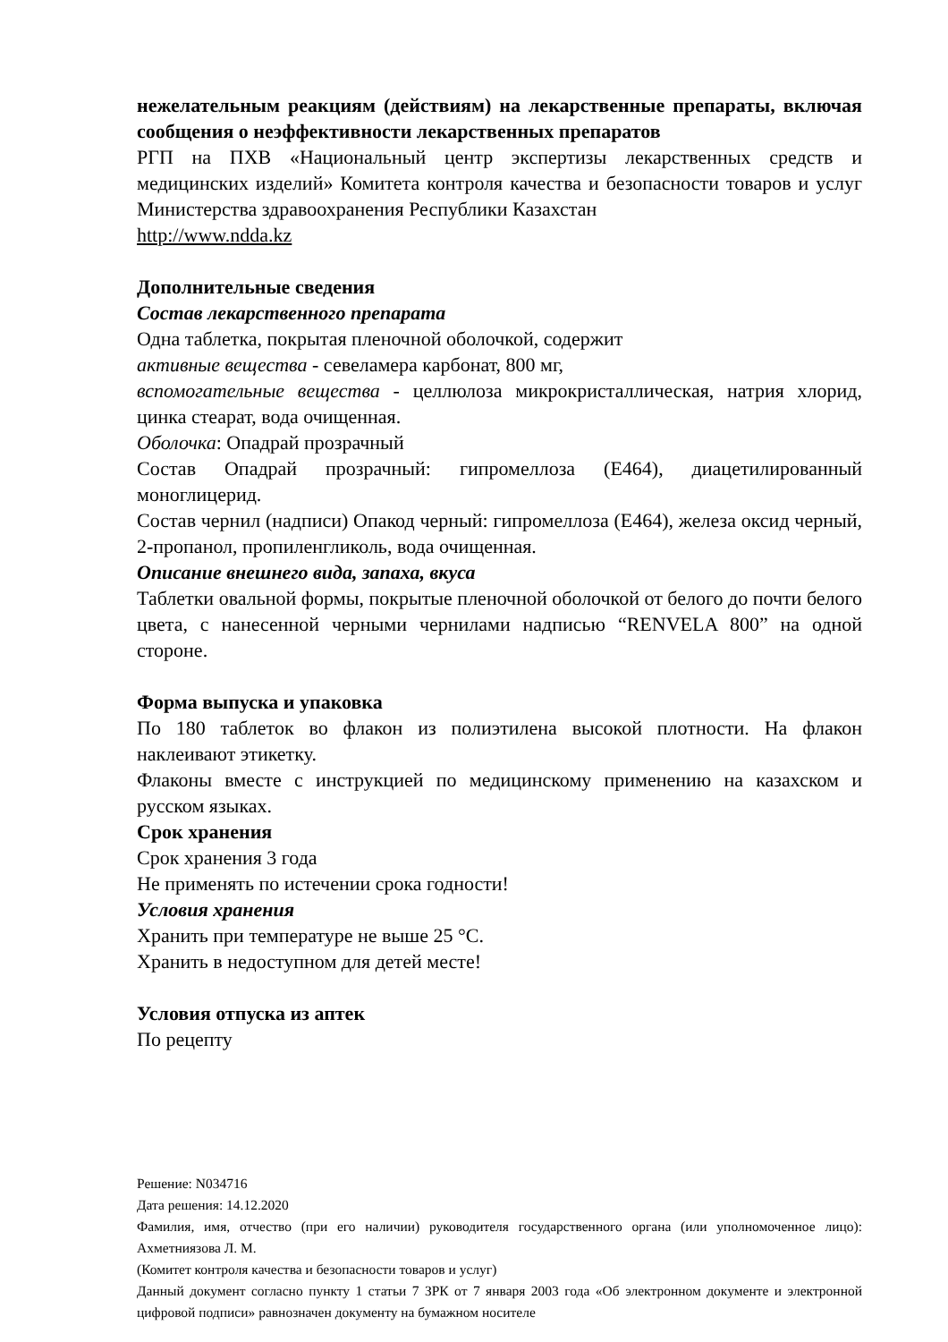нежелательным реакциям (действиям) на лекарственные препараты, включая сообщения о неэффективности лекарственных препаратов
РГП на ПХВ «Национальный центр экспертизы лекарственных средств и медицинских изделий» Комитета контроля качества и безопасности товаров и услуг Министерства здравоохранения Республики Казахстан
http://www.ndda.kz
Дополнительные сведения
Состав лекарственного препарата
Одна таблетка, покрытая пленочной оболочкой, содержит
активные вещества - севеламера карбонат, 800 мг,
вспомогательные вещества - целлюлоза микрокристаллическая, натрия хлорид, цинка стеарат, вода очищенная.
Оболочка: Опадрай прозрачный
Состав Опадрай прозрачный: гипромеллоза (Е464), диацетилированный моноглицерид.
Состав чернил (надписи) Опакод черный: гипромеллоза (Е464), железа оксид черный, 2-пропанол, пропиленгликоль, вода очищенная.
Описание внешнего вида, запаха, вкуса
Таблетки овальной формы, покрытые пленочной оболочкой от белого до почти белого цвета, с нанесенной черными чернилами надписью “RENVELA 800” на одной стороне.
Форма выпуска и упаковка
По 180 таблеток во флакон из полиэтилена высокой плотности. На флакон наклеивают этикетку.
Флаконы вместе с инструкцией по медицинскому применению на казахском и русском языках.
Срок хранения
Срок хранения 3 года
Не применять по истечении срока годности!
Условия хранения
Хранить при температуре не выше 25 °С.
Хранить в недоступном для детей месте!
Условия отпуска из аптек
По рецепту
Решение: N034716
Дата решения: 14.12.2020
Фамилия, имя, отчество (при его наличии) руководителя государственного органа (или уполномоченное лицо): Ахметниязова Л. М.
(Комитет контроля качества и безопасности товаров и услуг)
Данный документ согласно пункту 1 статьи 7 ЗРК от 7 января 2003 года «Об электронном документе и электронной цифровой подписи» равнозначен документу на бумажном носителе